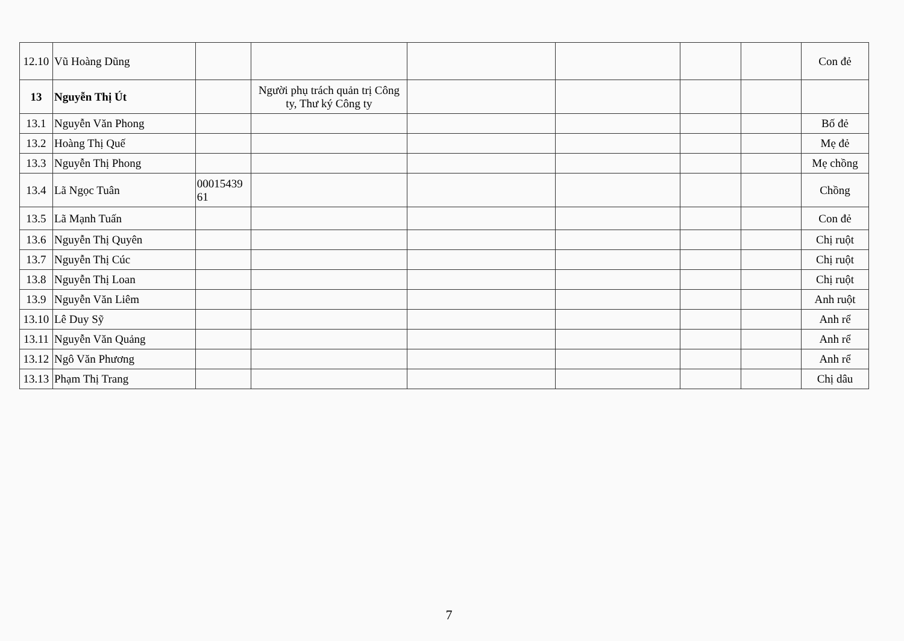| 12.10 | Vũ Hoàng Dũng | | | | | | | Con đẻ |
| 13 | Nguyễn Thị Út | | Người phụ trách quản trị Công ty, Thư ký Công ty | | | | | |
| 13.1 | Nguyễn Văn Phong | | | | | | | Bố đẻ |
| 13.2 | Hoàng Thị Quế | | | | | | | Mẹ đẻ |
| 13.3 | Nguyễn Thị Phong | | | | | | | Mẹ chồng |
| 13.4 | Lã Ngọc Tuân | 00015439 61 | | | | | | Chồng |
| 13.5 | Lã Mạnh Tuấn | | | | | | | Con đẻ |
| 13.6 | Nguyễn Thị Quyên | | | | | | | Chị ruột |
| 13.7 | Nguyễn Thị Cúc | | | | | | | Chị ruột |
| 13.8 | Nguyễn Thị Loan | | | | | | | Chị ruột |
| 13.9 | Nguyễn Văn Liêm | | | | | | | Anh ruột |
| 13.10 | Lê Duy Sỹ | | | | | | | Anh rể |
| 13.11 | Nguyễn Văn Quảng | | | | | | | Anh rể |
| 13.12 | Ngô Văn Phương | | | | | | | Anh rể |
| 13.13 | Phạm Thị Trang | | | | | | | Chị dâu |
7